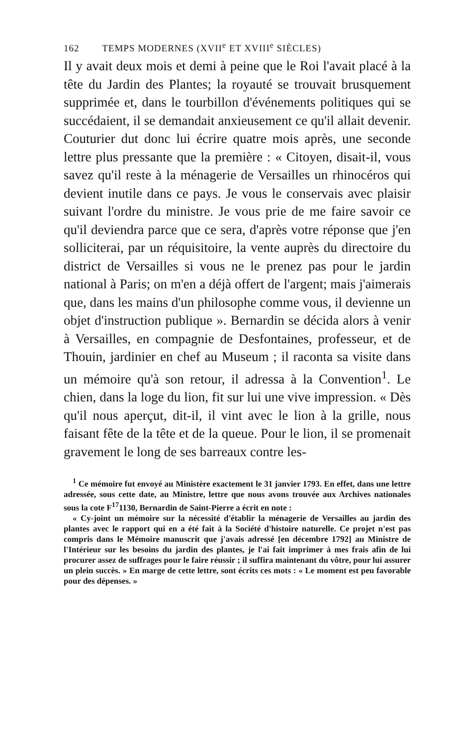162 TEMPS MODERNES (XVII<sup>e</sup> ET XVIII<sup>e</sup> SIÈCLES)
Il y avait deux mois et demi à peine que le Roi l'avait placé à la tête du Jardin des Plantes; la royauté se trouvait brusquement supprimée et, dans le tourbillon d'événements politiques qui se succédaient, il se demandait anxieusement ce qu'il allait devenir. Couturier dut donc lui écrire quatre mois après, une seconde lettre plus pressante que la première : « Citoyen, disait-il, vous savez qu'il reste à la ménagerie de Versailles un rhinocéros qui devient inutile dans ce pays. Je vous le conservais avec plaisir suivant l'ordre du ministre. Je vous prie de me faire savoir ce qu'il deviendra parce que ce sera, d'après votre réponse que j'en solliciterai, par un réquisitoire, la vente auprès du directoire du district de Versailles si vous ne le prenez pas pour le jardin national à Paris; on m'en a déjà offert de l'argent; mais j'aimerais que, dans les mains d'un philosophe comme vous, il devienne un objet d'instruction publique ». Bernardin se décida alors à venir à Versailles, en compagnie de Desfontaines, professeur, et de Thouin, jardinier en chef au Museum ; il raconta sa visite dans un mémoire qu'à son retour, il adressa à la Convention<sup>1</sup>. Le chien, dans la loge du lion, fit sur lui une vive impression. « Dès qu'il nous aperçut, dit-il, il vint avec le lion à la grille, nous faisant fête de la tête et de la queue. Pour le lion, il se promenait gravement le long de ses barreaux contre les-
<sup>1</sup> Ce mémoire fut envoyé au Ministère exactement le 31 janvier 1793. En effet, dans une lettre adressée, sous cette date, au Ministre, lettre que nous avons trouvée aux Archives nationales sous la cote F<sup>17</sup>1130, Bernardin de Saint-Pierre a écrit en note :
« Cy-joint un mémoire sur la nécessité d'établir la ménagerie de Versailles au jardin des plantes avec le rapport qui en a été fait à la Société d'histoire naturelle. Ce projet n'est pas compris dans le Mémoire manuscrit que j'avais adressé [en décembre 1792] au Ministre de l'Intérieur sur les besoins du jardin des plantes, je l'ai fait imprimer à mes frais afin de lui procurer assez de suffrages pour le faire réussir ; il suffira maintenant du vôtre, pour lui assurer un plein succès. » En marge de cette lettre, sont écrits ces mots : « Le moment est peu favorable pour des dépenses. »